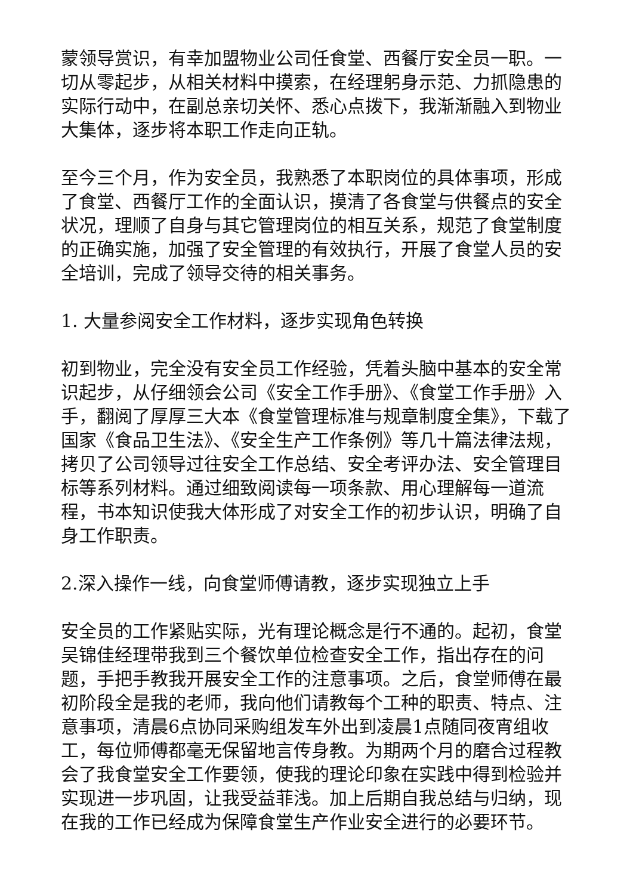蒙领导赏识，有幸加盟物业公司任食堂、西餐厅安全员一职。一切从零起步，从相关材料中摸索，在经理躬身示范、力抓隐患的实际行动中，在副总亲切关怀、悉心点拨下，我渐渐融入到物业大集体，逐步将本职工作走向正轨。
至今三个月，作为安全员，我熟悉了本职岗位的具体事项，形成了食堂、西餐厅工作的全面认识，摸清了各食堂与供餐点的安全状况，理顺了自身与其它管理岗位的相互关系，规范了食堂制度的正确实施，加强了安全管理的有效执行，开展了食堂人员的安全培训，完成了领导交待的相关事务。
1. 大量参阅安全工作材料，逐步实现角色转换
初到物业，完全没有安全员工作经验，凭着头脑中基本的安全常识起步，从仔细领会公司《安全工作手册》、《食堂工作手册》入手，翻阅了厚厚三大本《食堂管理标准与规章制度全集》，下载了国家《食品卫生法》、《安全生产工作条例》等几十篇法律法规，拷贝了公司领导过往安全工作总结、安全考评办法、安全管理目标等系列材料。通过细致阅读每一项条款、用心理解每一道流程，书本知识使我大体形成了对安全工作的初步认识，明确了自身工作职责。
2.深入操作一线，向食堂师傅请教，逐步实现独立上手
安全员的工作紧贴实际，光有理论概念是行不通的。起初，食堂吴锦佳经理带我到三个餐饮单位检查安全工作，指出存在的问题，手把手教我开展安全工作的注意事项。之后，食堂师傅在最初阶段全是我的老师，我向他们请教每个工种的职责、特点、注意事项，清晨6点协同采购组发车外出到凌晨1点随同夜宵组收工，每位师傅都毫无保留地言传身教。为期两个月的磨合过程教会了我食堂安全工作要领，使我的理论印象在实践中得到检验并实现进一步巩固，让我受益菲浅。加上后期自我总结与归纳，现在我的工作已经成为保障食堂生产作业安全进行的必要环节。